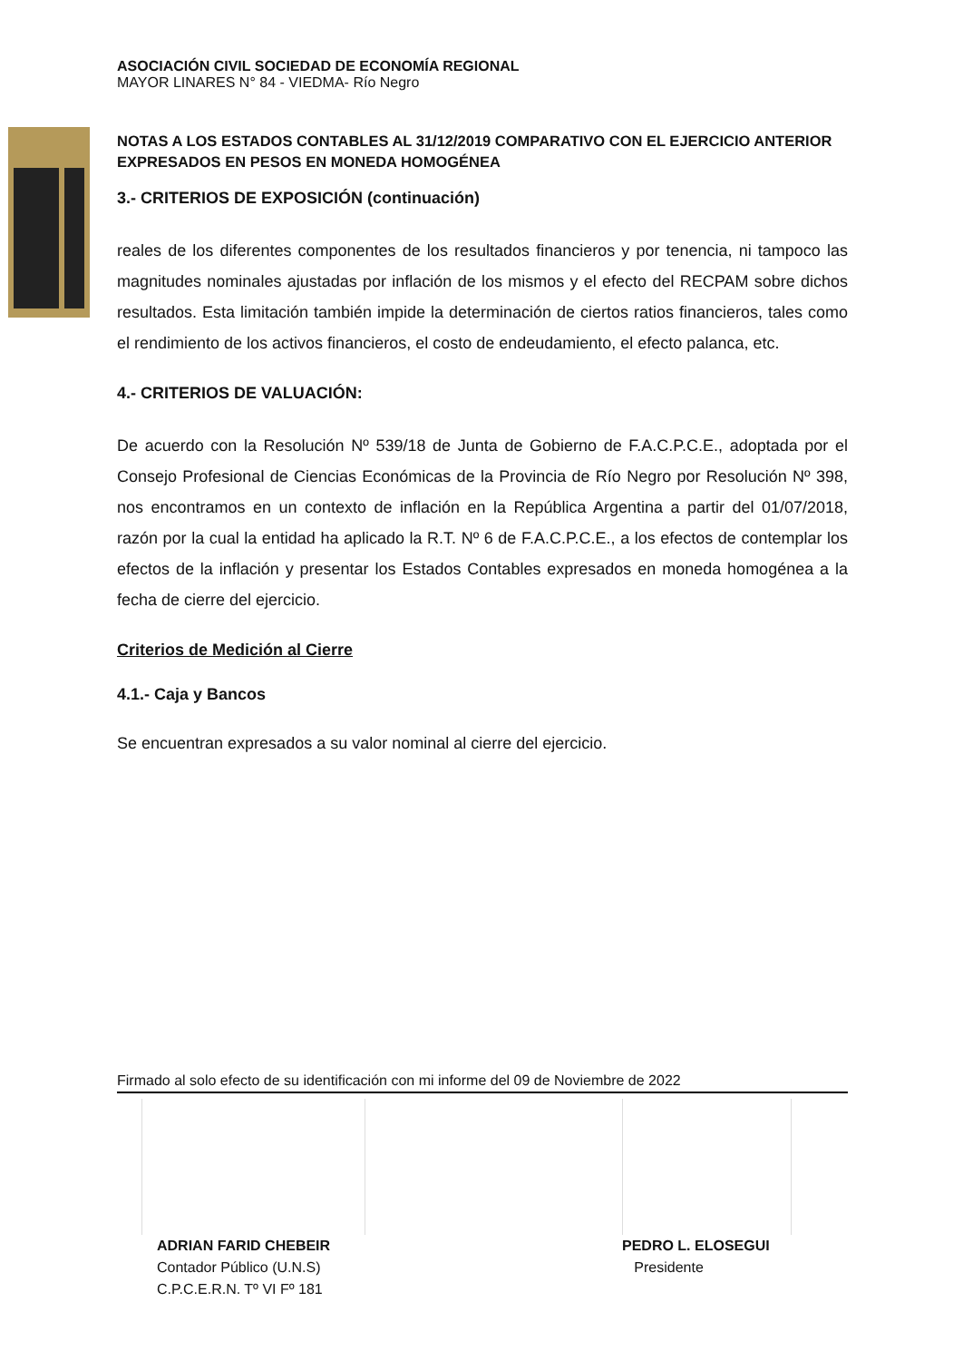ASOCIACIÓN CIVIL SOCIEDAD DE ECONOMÍA REGIONAL
MAYOR LINARES N° 84 - VIEDMA- Río Negro
NOTAS A LOS ESTADOS CONTABLES AL 31/12/2019 COMPARATIVO CON EL EJERCICIO ANTERIOR EXPRESADOS EN PESOS EN MONEDA HOMOGÉNEA
3.- CRITERIOS DE EXPOSICIÓN (continuación)
reales de los diferentes componentes de los resultados financieros y por tenencia, ni tampoco las magnitudes nominales ajustadas por inflación de los mismos y el efecto del RECPAM sobre dichos resultados. Esta limitación también impide la determinación de ciertos ratios financieros, tales como el rendimiento de los activos financieros, el costo de endeudamiento, el efecto palanca, etc.
4.- CRITERIOS DE VALUACIÓN:
De acuerdo con la Resolución Nº 539/18 de Junta de Gobierno de F.A.C.P.C.E., adoptada por el Consejo Profesional de Ciencias Económicas de la Provincia de Río Negro por Resolución Nº 398, nos encontramos en un contexto de inflación en la República Argentina a partir del 01/07/2018, razón por la cual la entidad ha aplicado la R.T. Nº 6 de F.A.C.P.C.E., a los efectos de contemplar los efectos de la inflación y presentar los Estados Contables expresados en moneda homogénea a la fecha de cierre del ejercicio.
Criterios de Medición al Cierre
4.1.- Caja y Bancos
Se encuentran expresados a su valor nominal al cierre del ejercicio.
Firmado al solo efecto de su identificación con mi informe del 09 de Noviembre de 2022
ADRIAN FARID CHEBEIR
Contador Público (U.N.S)
C.P.C.E.R.N. Tº VI Fº 181
PEDRO L. ELOSEGUI
Presidente